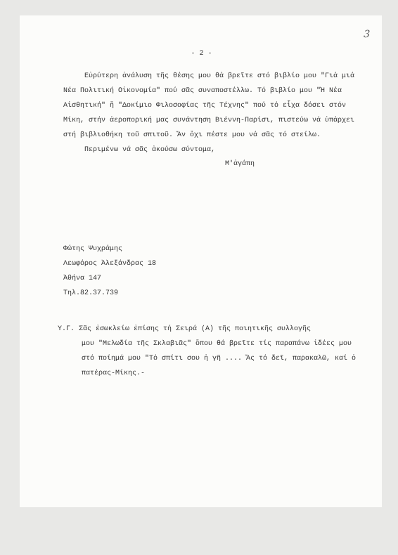3
- 2 -
Εὐρύτερη ἀνάλυση τῆς θέσης μου θά βρεῖτε στό βιβλίο μου "Γιά μιά Νέα Πολιτική Οἰκονομία" πού σᾶς συναποστέλλω. Τό βιβλίο μου "Ἡ Νέα Αἰσθητική" ἤ "Δοκίμιο Φιλοσοφίας τῆς Τέχνης" πού τό εἶχα δόσει στόν Μίκη, στήν ἀεροπορική μας συνάντηση Βιέννη-Παρίσι, πιστεύω νά ὑπάρχει στή βιβλιοθήκη τοῦ σπιτοῦ. Ἄν ὄχι πέστε μου νά σᾶς τό στείλω.
Περιμένω νά σᾶς ἀκούσω σύντομα,
Μ'ἀγάπη
Φώτης Ψυχράμης
Λεωφόρος Ἀλεξάνδρας 18
Ἀθήνα 147
Τηλ.82.37.739
Υ.Γ. Σᾶς ἐσωκλείω ἐπίσης τή Σειρά (Α) τῆς ποιητικῆς συλλογῆς
μου "Μελωδία τῆς Σκλαβιᾶς" ὅπου θά βρεῖτε τίς παραπάνω ἰδέες μου στό ποίημά μου "Τό σπίτι σου ἡ γῆ .... Ἄς τό δεῖ, παρακαλῶ, καί ὁ πατέρας-Μίκης.-